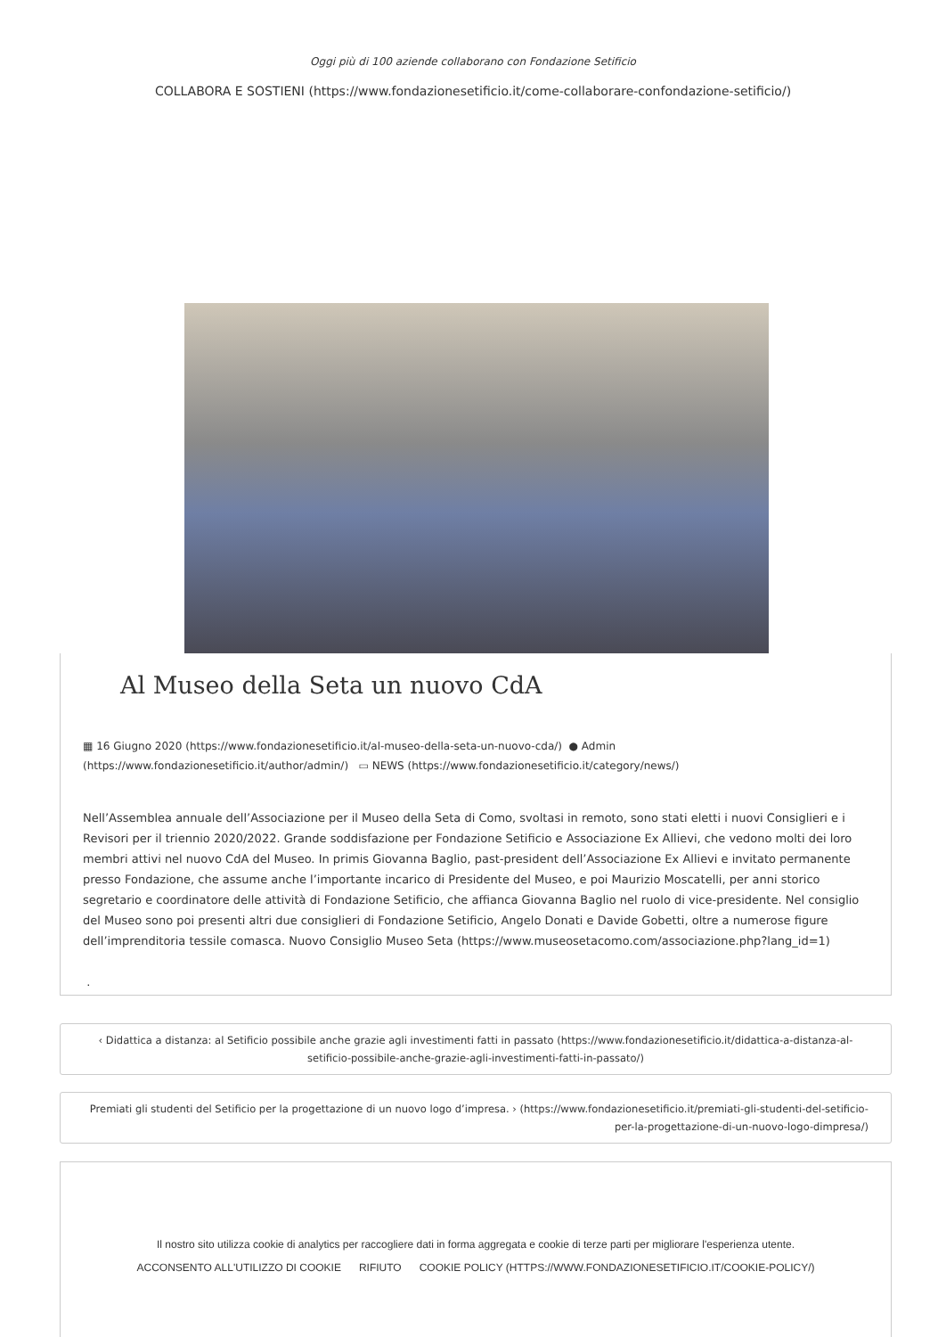Oggi più di 100 aziende collaborano con Fondazione Setificio
COLLABORA E SOSTIENI (https://www.fondazionesetificio.it/come-collaborare-confondazione-setificio/)
Al Museo della Seta un nuovo CdA
▦ 16 Giugno 2020 (https://www.fondazionesetificio.it/al-museo-della-seta-un-nuovo-cda/) ● Admin (https://www.fondazionesetificio.it/author/admin/) ▭ NEWS (https://www.fondazionesetificio.it/category/news/)
Nell’Assemblea annuale dell’Associazione per il Museo della Seta di Como, svoltasi in remoto, sono stati eletti i nuovi Consiglieri e i Revisori per il triennio 2020/2022. Grande soddisfazione per Fondazione Setificio e Associazione Ex Allievi, che vedono molti dei loro membri attivi nel nuovo CdA del Museo. In primis Giovanna Baglio, past-president dell’Associazione Ex Allievi e invitato permanente presso Fondazione, che assume anche l’importante incarico di Presidente del Museo, e poi Maurizio Moscatelli, per anni storico segretario e coordinatore delle attività di Fondazione Setificio, che affianca Giovanna Baglio nel ruolo di vice-presidente. Nel consiglio del Museo sono poi presenti altri due consiglieri di Fondazione Setificio, Angelo Donati e Davide Gobetti, oltre a numerose figure dell’imprenditoria tessile comasca. Nuovo Consiglio Museo Seta (https://www.museosetacomo.com/associazione.php?lang_id=1)
.
‹ Didattica a distanza: al Setificio possibile anche grazie agli investimenti fatti in passato (https://www.fondazionesetificio.it/didattica-a-distanza-al-setificio-possibile-anche-grazie-agli-investimenti-fatti-in-passato/)
Premiati gli studenti del Setificio per la progettazione di un nuovo logo d’impresa. › (https://www.fondazionesetificio.it/premiati-gli-studenti-del-setificio-per-la-progettazione-di-un-nuovo-logo-dimpresa/)
Il nostro sito utilizza cookie di analytics per raccogliere dati in forma aggregata e cookie di terze parti per migliorare l'esperienza utente.
ACCONSENTO ALL'UTILIZZO DI COOKIE RIFIUTO COOKIE POLICY (HTTPS://WWW.FONDAZIONESETIFICIO.IT/COOKIE-POLICY/)